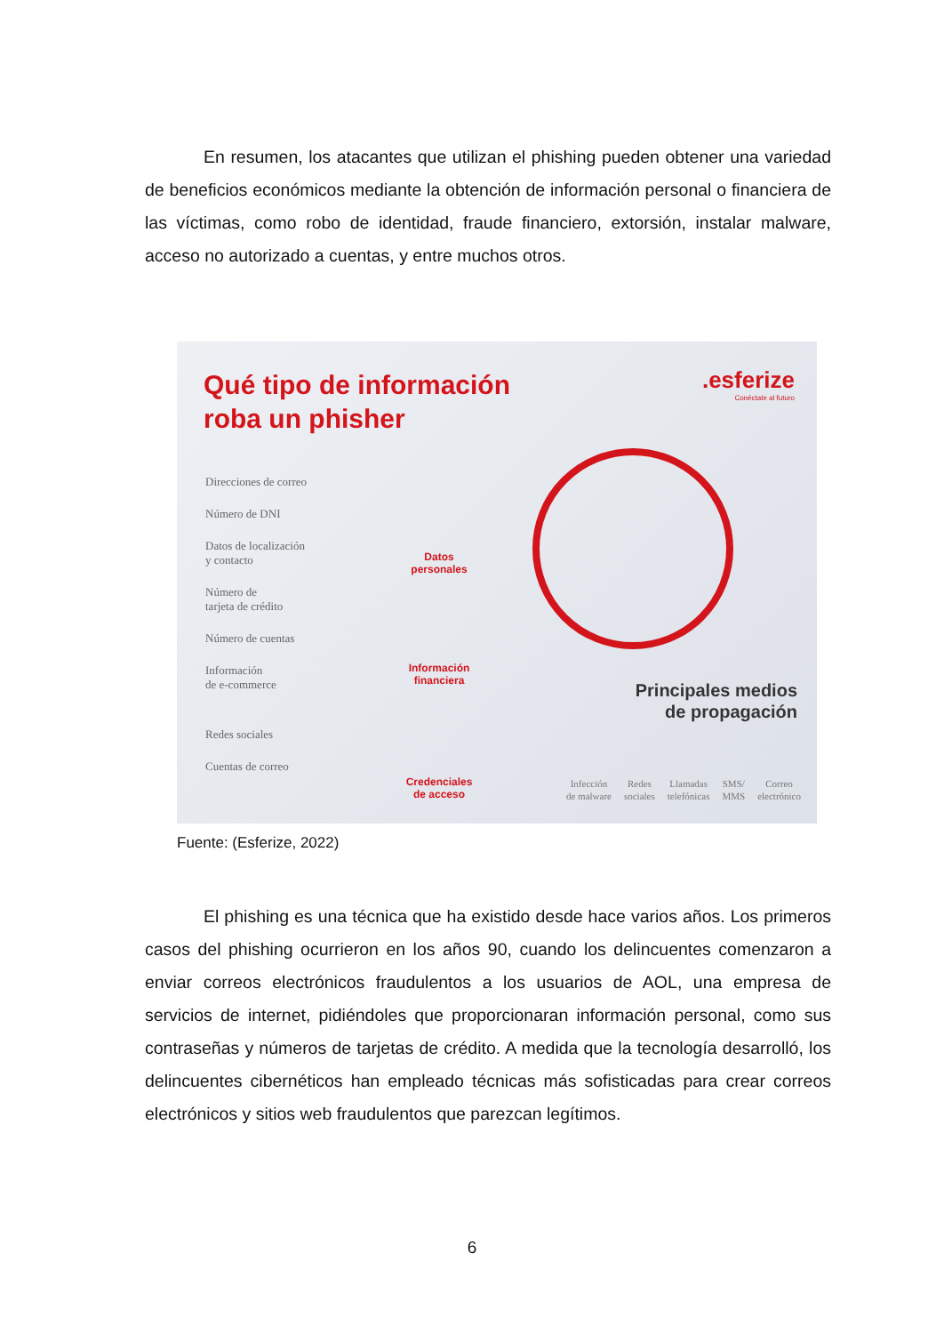En resumen, los atacantes que utilizan el phishing pueden obtener una variedad de beneficios económicos mediante la obtención de información personal o financiera de las víctimas, como robo de identidad, fraude financiero, extorsión, instalar malware, acceso no autorizado a cuentas, y entre muchos otros.
Qué tipo de información
roba un phisher
.esferize
Conéctate al futuro
Direcciones de correo
Número de DNI
Datos de localización
y contacto
Número de
tarjeta de crédito
Número de cuentas
Información
de e-commerce
Redes sociales
Cuentas de correo
Datos
personales
Información
financiera
Credenciales
de acceso
Principales medios
de propagación
Infección
de malware
Redes
sociales
Llamadas
telefónicas
SMS/
MMS
Correo
electrónico
Fuente: (Esferize, 2022)
El phishing es una técnica que ha existido desde hace varios años. Los primeros casos del phishing ocurrieron en los años 90, cuando los delincuentes comenzaron a enviar correos electrónicos fraudulentos a los usuarios de AOL, una empresa de servicios de internet, pidiéndoles que proporcionaran información personal, como sus contraseñas y números de tarjetas de crédito. A medida que la tecnología desarrolló, los delincuentes cibernéticos han empleado técnicas más sofisticadas para crear correos electrónicos y sitios web fraudulentos que parezcan legítimos.
6